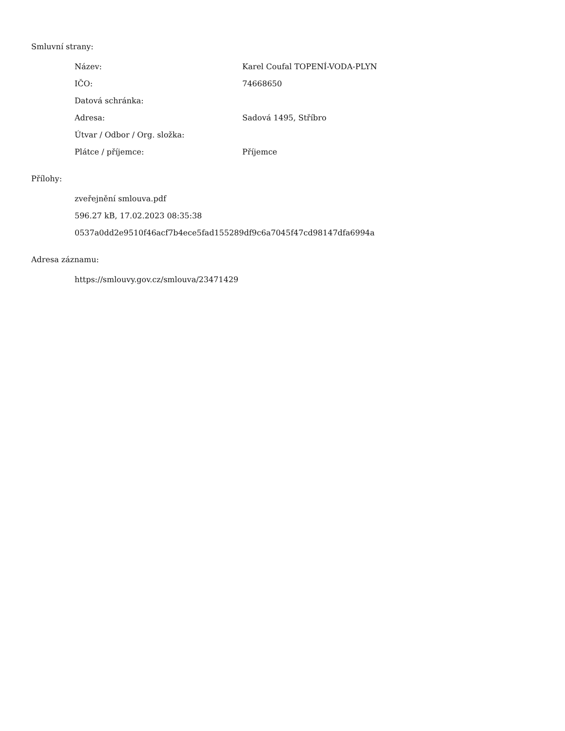Smluvní strany:
| Název: | Karel Coufal TOPENÍ-VODA-PLYN |
| IČO: | 74668650 |
| Datová schránka: | |
| Adresa: | Sadová 1495, Stříbro |
| Útvar / Odbor / Org. složka: | |
| Plátce / příjemce: | Příjemce |
Přílohy:
zveřejnění smlouva.pdf
596.27 kB, 17.02.2023 08:35:38
0537a0dd2e9510f46acf7b4ece5fad155289df9c6a7045f47cd98147dfa6994a
Adresa záznamu:
https://smlouvy.gov.cz/smlouva/23471429